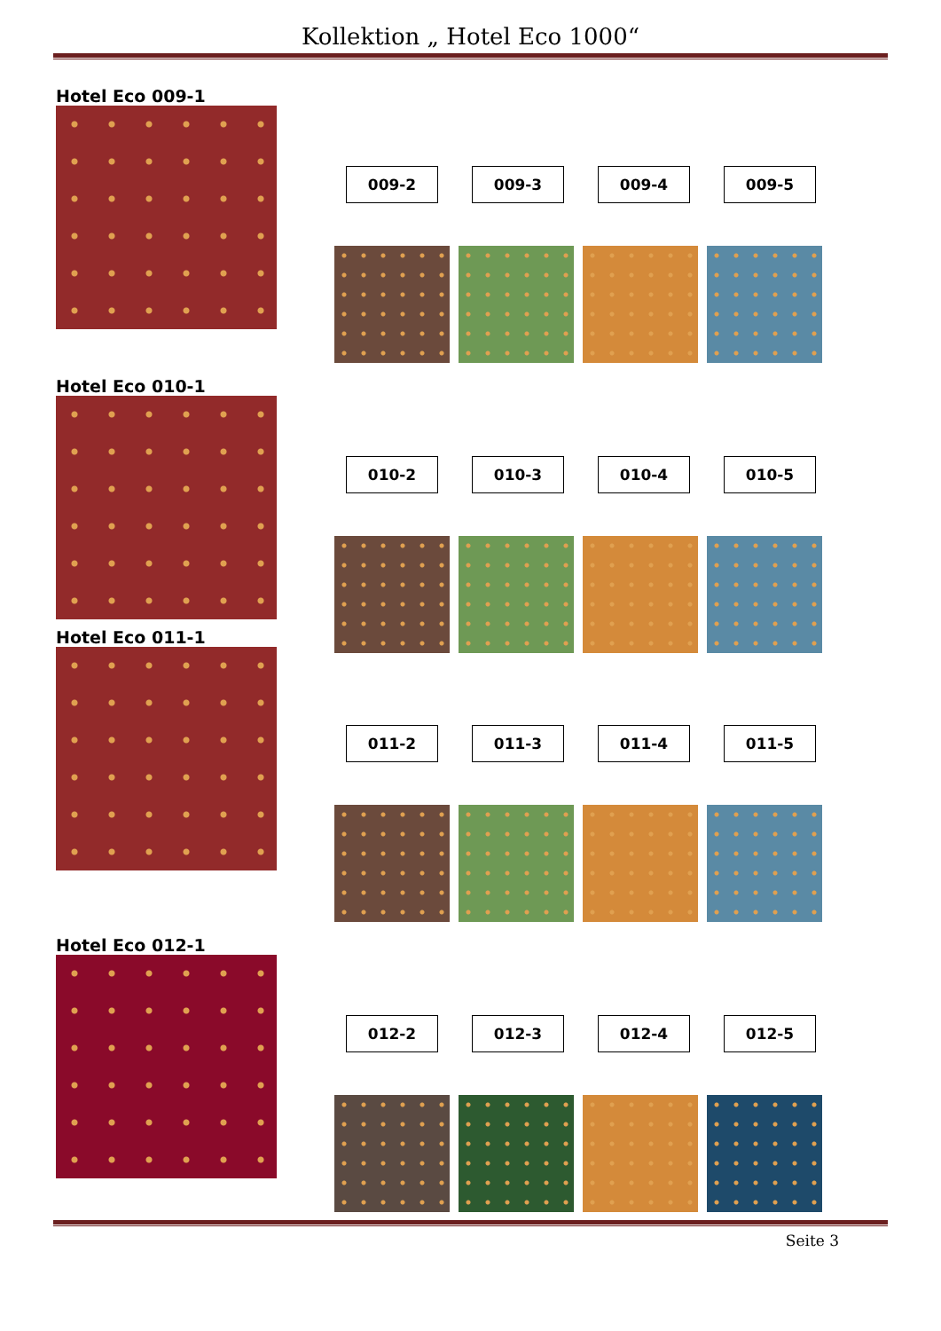Kollektion „ Hotel Eco 1000“
Hotel Eco 009-1
009-2 009-3 009-4 009-5
Hotel Eco 010-1
010-2 010-3 010-4 010-5
Hotel Eco 011-1
011-2 011-3 011-4 011-5
Hotel Eco 012-1
012-2 012-3 012-4 012-5
Seite 3